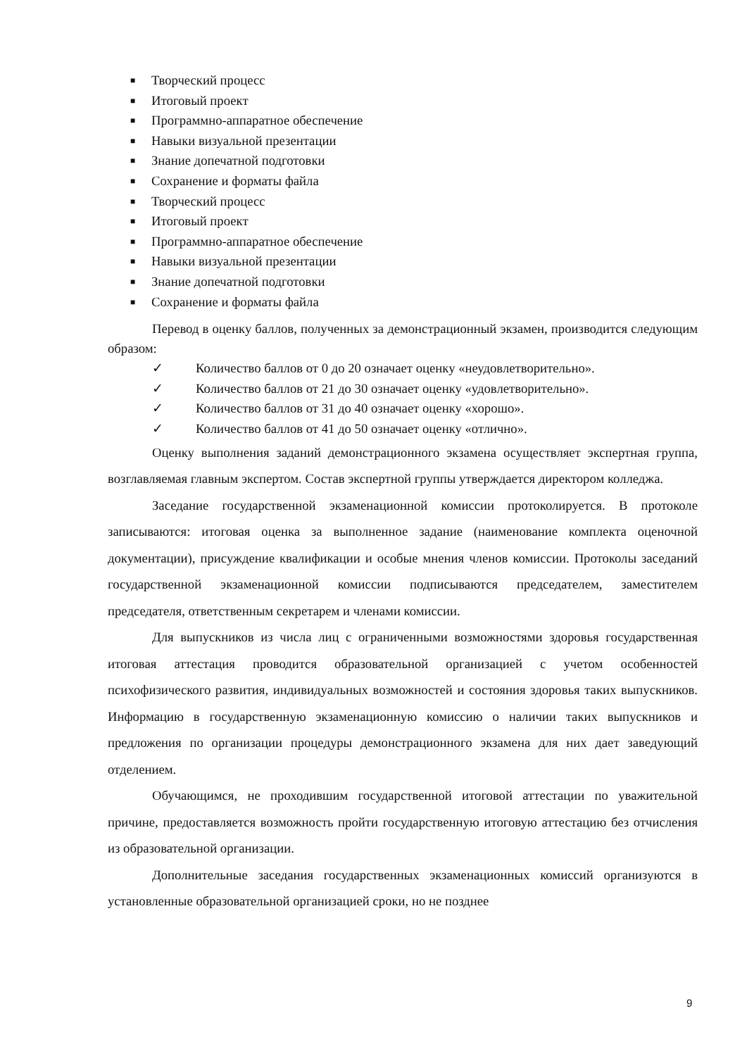■ Творческий процесс
■ Итоговый проект
■ Программно-аппаратное обеспечение
■ Навыки визуальной презентации
■ Знание допечатной подготовки
■ Сохранение и форматы файла
■ Творческий процесс
■ Итоговый проект
■ Программно-аппаратное обеспечение
■ Навыки визуальной презентации
■ Знание допечатной подготовки
■ Сохранение и форматы файла
Перевод в оценку баллов, полученных за демонстрационный экзамен, производится следующим образом:
✓ Количество баллов от 0 до 20 означает оценку «неудовлетворительно».
✓ Количество баллов от 21 до 30 означает оценку «удовлетворительно».
✓ Количество баллов от 31 до 40 означает оценку «хорошо».
✓ Количество баллов от 41 до 50 означает оценку «отлично».
Оценку выполнения заданий демонстрационного экзамена осуществляет экспертная группа, возглавляемая главным экспертом. Состав экспертной группы утверждается директором колледжа.
Заседание государственной экзаменационной комиссии протоколируется. В протоколе записываются: итоговая оценка за выполненное задание (наименование комплекта оценочной документации), присуждение квалификации и особые мнения членов комиссии. Протоколы заседаний государственной экзаменационной комиссии подписываются председателем, заместителем председателя, ответственным секретарем и членами комиссии.
Для выпускников из числа лиц с ограниченными возможностями здоровья государственная итоговая аттестация проводится образовательной организацией с учетом особенностей психофизического развития, индивидуальных возможностей и состояния здоровья таких выпускников. Информацию в государственную экзаменационную комиссию о наличии таких выпускников и предложения по организации процедуры демонстрационного экзамена для них дает заведующий отделением.
Обучающимся, не проходившим государственной итоговой аттестации по уважительной причине, предоставляется возможность пройти государственную итоговую аттестацию без отчисления из образовательной организации.
Дополнительные заседания государственных экзаменационных комиссий организуются в установленные образовательной организацией сроки, но не позднее
9